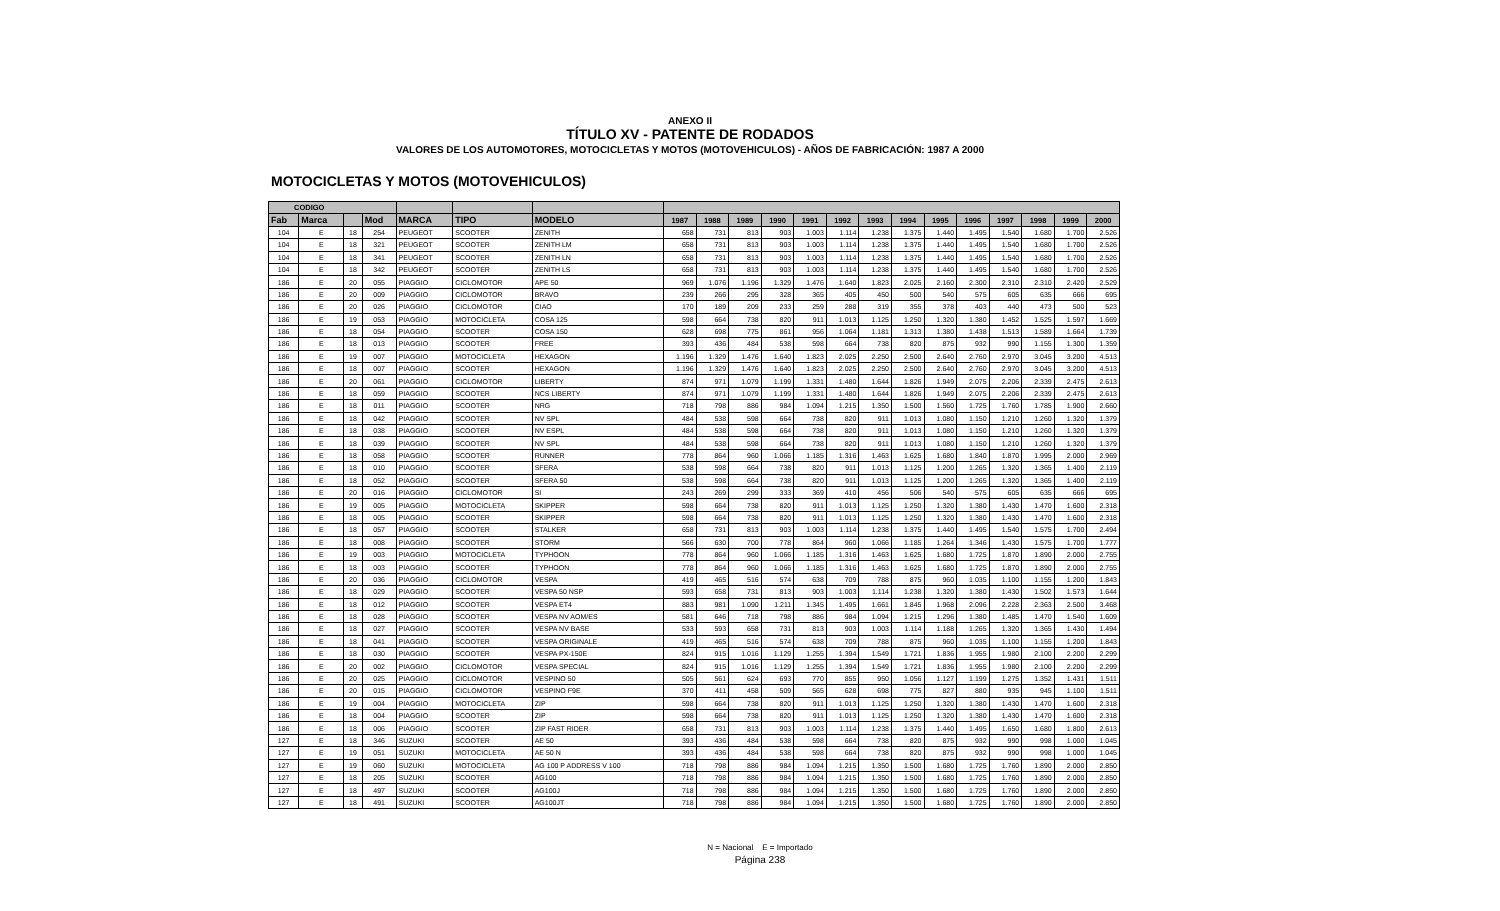ANEXO II
TÍTULO XV - PATENTE DE RODADOS
VALORES DE LOS AUTOMOTORES, MOTOCICLETAS Y MOTOS (MOTOVEHICULOS) - AÑOS DE FABRICACIÓN: 1987 A 2000
MOTOCICLETAS Y MOTOS (MOTOVEHICULOS)
| CODIGO | | | | | | | | | | | | | | | | | | | | |
| --- | --- | --- | --- | --- | --- | --- | --- | --- | --- | --- | --- | --- | --- | --- | --- | --- | --- | --- | --- | --- |
| Fab | Marca | | Mod | MARCA | TIPO | MODELO | 1987 | 1988 | 1989 | 1990 | 1991 | 1992 | 1993 | 1994 | 1995 | 1996 | 1997 | 1998 | 1999 | 2000 |
| 104 | E | 18 | 254 | PEUGEOT | SCOOTER | ZENITH | 658 | 731 | 813 | 903 | 1.003 | 1.114 | 1.238 | 1.375 | 1.440 | 1.495 | 1.540 | 1.680 | 1.700 | 2.526 |
| 104 | E | 18 | 321 | PEUGEOT | SCOOTER | ZENITH LM | 658 | 731 | 813 | 903 | 1.003 | 1.114 | 1.238 | 1.375 | 1.440 | 1.495 | 1.540 | 1.680 | 1.700 | 2.526 |
| 104 | E | 18 | 341 | PEUGEOT | SCOOTER | ZENITH LN | 658 | 731 | 813 | 903 | 1.003 | 1.114 | 1.238 | 1.375 | 1.440 | 1.495 | 1.540 | 1.680 | 1.700 | 2.526 |
| 104 | E | 18 | 342 | PEUGEOT | SCOOTER | ZENITH LS | 658 | 731 | 813 | 903 | 1.003 | 1.114 | 1.238 | 1.375 | 1.440 | 1.495 | 1.540 | 1.680 | 1.700 | 2.526 |
| 186 | E | 20 | 055 | PIAGGIO | CICLOMOTOR | APE 50 | 969 | 1.076 | 1.196 | 1.329 | 1.476 | 1.640 | 1.823 | 2.025 | 2.160 | 2.300 | 2.310 | 2.310 | 2.420 | 2.529 |
| 186 | E | 20 | 009 | PIAGGIO | CICLOMOTOR | BRAVO | 239 | 266 | 295 | 328 | 365 | 405 | 450 | 500 | 540 | 575 | 605 | 635 | 666 | 695 |
| 186 | E | 20 | 026 | PIAGGIO | CICLOMOTOR | CIAO | 170 | 189 | 209 | 233 | 259 | 288 | 319 | 355 | 378 | 403 | 440 | 473 | 500 | 523 |
| 186 | E | 19 | 053 | PIAGGIO | MOTOCICLETA | COSA 125 | 598 | 664 | 738 | 820 | 911 | 1.013 | 1.125 | 1.250 | 1.320 | 1.380 | 1.452 | 1.525 | 1.597 | 1.669 |
| 186 | E | 18 | 054 | PIAGGIO | SCOOTER | COSA 150 | 628 | 698 | 775 | 861 | 956 | 1.064 | 1.181 | 1.313 | 1.380 | 1.438 | 1.513 | 1.589 | 1.664 | 1.739 |
| 186 | E | 18 | 013 | PIAGGIO | SCOOTER | FREE | 393 | 436 | 484 | 538 | 598 | 664 | 738 | 820 | 875 | 932 | 990 | 1.155 | 1.300 | 1.359 |
| 186 | E | 19 | 007 | PIAGGIO | MOTOCICLETA | HEXAGON | 1.196 | 1.329 | 1.476 | 1.640 | 1.823 | 2.025 | 2.250 | 2.500 | 2.640 | 2.760 | 2.970 | 3.045 | 3.200 | 4.513 |
| 186 | E | 18 | 007 | PIAGGIO | SCOOTER | HEXAGON | 1.196 | 1.329 | 1.476 | 1.640 | 1.823 | 2.025 | 2.250 | 2.500 | 2.640 | 2.760 | 2.970 | 3.045 | 3.200 | 4.513 |
| 186 | E | 20 | 061 | PIAGGIO | CICLOMOTOR | LIBERTY | 874 | 971 | 1.079 | 1.199 | 1.331 | 1.480 | 1.644 | 1.826 | 1.949 | 2.075 | 2.206 | 2.339 | 2.475 | 2.613 |
| 186 | E | 18 | 059 | PIAGGIO | SCOOTER | NCS LIBERTY | 874 | 971 | 1.079 | 1.199 | 1.331 | 1.480 | 1.644 | 1.826 | 1.949 | 2.075 | 2.206 | 2.339 | 2.475 | 2.613 |
| 186 | E | 18 | 011 | PIAGGIO | SCOOTER | NRG | 718 | 798 | 886 | 984 | 1.094 | 1.215 | 1.350 | 1.500 | 1.560 | 1.725 | 1.760 | 1.785 | 1.900 | 2.660 |
| 186 | E | 18 | 042 | PIAGGIO | SCOOTER | NV SPL | 484 | 538 | 598 | 664 | 738 | 820 | 911 | 1.013 | 1.080 | 1.150 | 1.210 | 1.260 | 1.320 | 1.379 |
| 186 | E | 18 | 038 | PIAGGIO | SCOOTER | NV ESPL | 484 | 538 | 598 | 664 | 738 | 820 | 911 | 1.013 | 1.080 | 1.150 | 1.210 | 1.260 | 1.320 | 1.379 |
| 186 | E | 18 | 039 | PIAGGIO | SCOOTER | NV SPL | 484 | 538 | 598 | 664 | 738 | 820 | 911 | 1.013 | 1.080 | 1.150 | 1.210 | 1.260 | 1.320 | 1.379 |
| 186 | E | 18 | 058 | PIAGGIO | SCOOTER | RUNNER | 778 | 864 | 960 | 1.066 | 1.185 | 1.316 | 1.463 | 1.625 | 1.680 | 1.840 | 1.870 | 1.995 | 2.000 | 2.969 |
| 186 | E | 18 | 010 | PIAGGIO | SCOOTER | SFERA | 538 | 598 | 664 | 738 | 820 | 911 | 1.013 | 1.125 | 1.200 | 1.265 | 1.320 | 1.365 | 1.400 | 2.119 |
| 186 | E | 18 | 052 | PIAGGIO | SCOOTER | SFERA 50 | 538 | 598 | 664 | 738 | 820 | 911 | 1.013 | 1.125 | 1.200 | 1.265 | 1.320 | 1.365 | 1.400 | 2.119 |
| 186 | E | 20 | 016 | PIAGGIO | CICLOMOTOR | SI | 243 | 269 | 299 | 333 | 369 | 410 | 456 | 506 | 540 | 575 | 605 | 635 | 666 | 695 |
| 186 | E | 19 | 005 | PIAGGIO | MOTOCICLETA | SKIPPER | 598 | 664 | 738 | 820 | 911 | 1.013 | 1.125 | 1.250 | 1.320 | 1.380 | 1.430 | 1.470 | 1.600 | 2.318 |
| 186 | E | 18 | 005 | PIAGGIO | SCOOTER | SKIPPER | 598 | 664 | 738 | 820 | 911 | 1.013 | 1.125 | 1.250 | 1.320 | 1.380 | 1.430 | 1.470 | 1.600 | 2.318 |
| 186 | E | 18 | 057 | PIAGGIO | SCOOTER | STALKER | 658 | 731 | 813 | 903 | 1.003 | 1.114 | 1.238 | 1.375 | 1.440 | 1.495 | 1.540 | 1.575 | 1.700 | 2.494 |
| 186 | E | 18 | 008 | PIAGGIO | SCOOTER | STORM | 566 | 630 | 700 | 778 | 864 | 960 | 1.066 | 1.185 | 1.264 | 1.346 | 1.430 | 1.575 | 1.700 | 1.777 |
| 186 | E | 19 | 003 | PIAGGIO | MOTOCICLETA | TYPHOON | 778 | 864 | 960 | 1.066 | 1.185 | 1.316 | 1.463 | 1.625 | 1.680 | 1.725 | 1.870 | 1.890 | 2.000 | 2.755 |
| 186 | E | 18 | 003 | PIAGGIO | SCOOTER | TYPHOON | 778 | 864 | 960 | 1.066 | 1.185 | 1.316 | 1.463 | 1.625 | 1.680 | 1.725 | 1.870 | 1.890 | 2.000 | 2.755 |
| 186 | E | 20 | 036 | PIAGGIO | CICLOMOTOR | VESPA | 419 | 465 | 516 | 574 | 638 | 709 | 788 | 875 | 960 | 1.035 | 1.100 | 1.155 | 1.200 | 1.843 |
| 186 | E | 18 | 029 | PIAGGIO | SCOOTER | VESPA 50 NSP | 593 | 658 | 731 | 813 | 903 | 1.003 | 1.114 | 1.238 | 1.320 | 1.380 | 1.430 | 1.502 | 1.573 | 1.644 |
| 186 | E | 18 | 012 | PIAGGIO | SCOOTER | VESPA ET4 | 883 | 981 | 1.090 | 1.211 | 1.345 | 1.495 | 1.661 | 1.845 | 1.968 | 2.096 | 2.228 | 2.363 | 2.500 | 3.468 |
| 186 | E | 18 | 028 | PIAGGIO | SCOOTER | VESPA NV AOM/ES | 581 | 646 | 718 | 798 | 886 | 984 | 1.094 | 1.215 | 1.296 | 1.380 | 1.485 | 1.470 | 1.540 | 1.609 |
| 186 | E | 18 | 027 | PIAGGIO | SCOOTER | VESPA NV BASE | 533 | 593 | 658 | 731 | 813 | 903 | 1.003 | 1.114 | 1.188 | 1.265 | 1.320 | 1.365 | 1.430 | 1.494 |
| 186 | E | 18 | 041 | PIAGGIO | SCOOTER | VESPA ORIGINALE | 419 | 465 | 516 | 574 | 638 | 709 | 788 | 875 | 960 | 1.035 | 1.100 | 1.155 | 1.200 | 1.843 |
| 186 | E | 18 | 030 | PIAGGIO | SCOOTER | VESPA PX-150E | 824 | 915 | 1.016 | 1.129 | 1.255 | 1.394 | 1.549 | 1.721 | 1.836 | 1.955 | 1.980 | 2.100 | 2.200 | 2.299 |
| 186 | E | 20 | 002 | PIAGGIO | CICLOMOTOR | VESPA SPECIAL | 824 | 915 | 1.016 | 1.129 | 1.255 | 1.394 | 1.549 | 1.721 | 1.836 | 1.955 | 1.980 | 2.100 | 2.200 | 2.299 |
| 186 | E | 20 | 025 | PIAGGIO | CICLOMOTOR | VESPINO 50 | 505 | 561 | 624 | 693 | 770 | 855 | 950 | 1.056 | 1.127 | 1.199 | 1.275 | 1.352 | 1.431 | 1.511 |
| 186 | E | 20 | 015 | PIAGGIO | CICLOMOTOR | VESPINO F9E | 370 | 411 | 458 | 509 | 565 | 628 | 698 | 775 | 827 | 880 | 935 | 945 | 1.100 | 1.511 |
| 186 | E | 19 | 004 | PIAGGIO | MOTOCICLETA | ZIP | 598 | 664 | 738 | 820 | 911 | 1.013 | 1.125 | 1.250 | 1.320 | 1.380 | 1.430 | 1.470 | 1.600 | 2.318 |
| 186 | E | 18 | 004 | PIAGGIO | SCOOTER | ZIP | 598 | 664 | 738 | 820 | 911 | 1.013 | 1.125 | 1.250 | 1.320 | 1.380 | 1.430 | 1.470 | 1.600 | 2.318 |
| 186 | E | 18 | 006 | PIAGGIO | SCOOTER | ZIP FAST RIDER | 658 | 731 | 813 | 903 | 1.003 | 1.114 | 1.238 | 1.375 | 1.440 | 1.495 | 1.650 | 1.680 | 1.800 | 2.613 |
| 127 | E | 18 | 346 | SUZUKI | SCOOTER | AE 50 | 393 | 436 | 484 | 538 | 598 | 664 | 738 | 820 | 875 | 932 | 990 | 998 | 1.000 | 1.045 |
| 127 | E | 19 | 051 | SUZUKI | MOTOCICLETA | AE 50 N | 393 | 436 | 484 | 538 | 598 | 664 | 738 | 820 | 875 | 932 | 990 | 998 | 1.000 | 1.045 |
| 127 | E | 19 | 060 | SUZUKI | MOTOCICLETA | AG 100 P ADDRESS V 100 | 718 | 798 | 886 | 984 | 1.094 | 1.215 | 1.350 | 1.500 | 1.680 | 1.725 | 1.760 | 1.890 | 2.000 | 2.850 |
| 127 | E | 18 | 205 | SUZUKI | SCOOTER | AG100 | 718 | 798 | 886 | 984 | 1.094 | 1.215 | 1.350 | 1.500 | 1.680 | 1.725 | 1.760 | 1.890 | 2.000 | 2.850 |
| 127 | E | 18 | 497 | SUZUKI | SCOOTER | AG100J | 718 | 798 | 886 | 984 | 1.094 | 1.215 | 1.350 | 1.500 | 1.680 | 1.725 | 1.760 | 1.890 | 2.000 | 2.850 |
| 127 | E | 18 | 491 | SUZUKI | SCOOTER | AG100JT | 718 | 798 | 886 | 984 | 1.094 | 1.215 | 1.350 | 1.500 | 1.680 | 1.725 | 1.760 | 1.890 | 2.000 | 2.850 |
N = Nacional E = Importado
Página 238